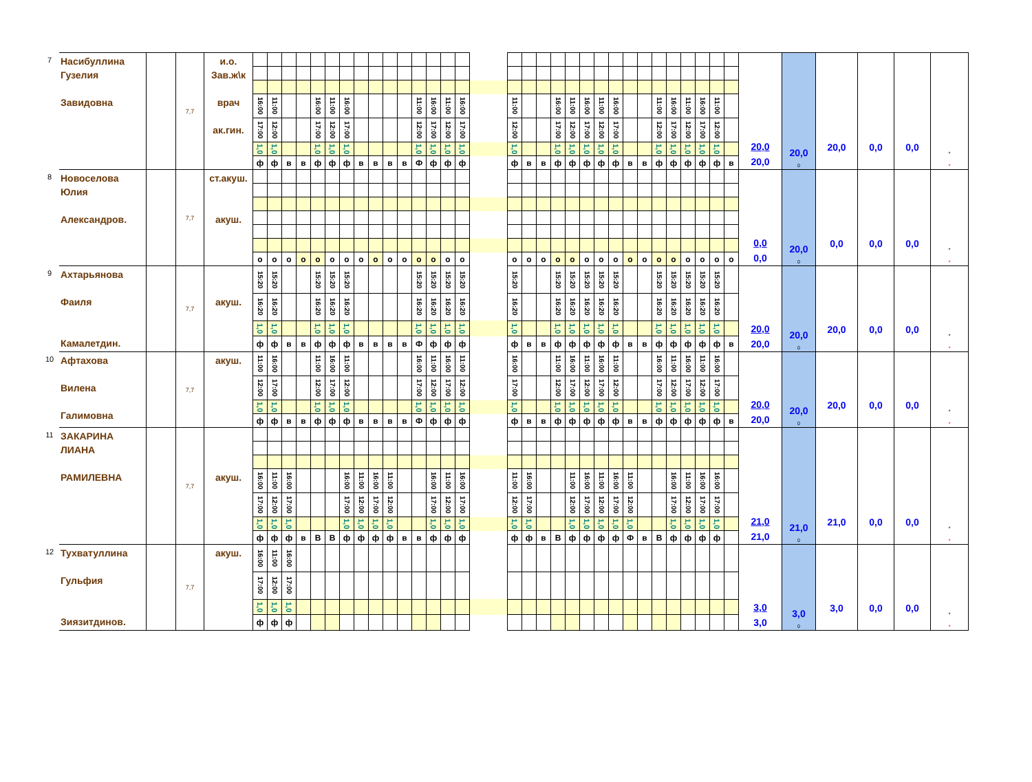| 7 | Насибуллина Гузелия Завидовна | | 7,7 | и.о. Зав.ж\к врач ак.гин. | | | | | | | | | | | | | | | | | | | | | | | | | | | | | | | | | 20,0 20,0 | 20,0 0 | 20,0 | 0,0 | 0,0 | * * |
| | | | | | 16:00 | 11:00 | | | 16:00 | 11:00 | 16:00 | | | | | 11:00 | 16:00 | 11:00 | 16:00 | | 11:00 | | | 16:00 | 11:00 | 16:00 | 11:00 | 16:00 | | | 11:00 | 16:00 | 11:00 | 16:00 | 11:00 | | | | | | | |
| | | | | | 17:00 | 12:00 | | | 17:00 | 12:00 | 17:00 | | | | | 12:00 | 17:00 | 12:00 | 17:00 | | 12:00 | | | 17:00 | 12:00 | 17:00 | 12:00 | 17:00 | | | 12:00 | 17:00 | 12:00 | 17:00 | 12:00 | | | | | | | |
| | | | | | 1,0 | 1,0 | | | 1,0 | 1,0 | 1,0 | | | | | 1,0 | 1,0 | 1,0 | 1,0 | | 1,0 | | | 1,0 | 1,0 | 1,0 | 1,0 | 1,0 | | | 1,0 | 1,0 | 1,0 | 1,0 | 1,0 | | | | | | | |
| | | | | | ф | ф | в | в | ф | ф | ф | в | в | в | в | Ф | ф | ф | ф | | ф | в | в | ф | ф | ф | ф | ф | в | в | ф | ф | ф | ф | ф | в | | | | | | |
| 8 | Новоселова Юлия Александров. | | 7,7 | ст.акуш. акуш. | | | | | | | | | | | | | | | | | | | | | | | | | | | | | | | | | 0,0 0,0 | 20,0 0 | 0,0 | 0,0 | 0,0 | * * |
| | | | | | о | о | о | о | о | о | о | о | о | о | о | о | о | о | о | | о | о | о | о | о | о | о | о | о | о | о | о | о | о | о | о | | | | | | |
| 9 | Ахтарьянова Фаиля Камалетдин. | | 7,7 | акуш. | 15:20 | 15:20 | | | 15:20 | 15:20 | 15:20 | | | | | 15:20 | 15:20 | 15:20 | 15:20 | | 15:20 | | | 15:20 | 15:20 | 15:20 | 15:20 | 15:20 | | | 15:20 | 15:20 | 15:20 | 15:20 | 15:20 | | 20,0 20,0 | 20,0 0 | 20,0 | 0,0 | 0,0 | * * |
| | | | | | 16:20 | 16:20 | | | 16:20 | 16:20 | 16:20 | | | | | 16:20 | 16:20 | 16:20 | 16:20 | | 16:20 | | | 16:20 | 16:20 | 16:20 | 16:20 | 16:20 | | | 16:20 | 16:20 | 16:20 | 16:20 | 16:20 | | | | | | | |
| | | | | | 1,0 | 1,0 | | | 1,0 | 1,0 | 1,0 | | | | | 1,0 | 1,0 | 1,0 | 1,0 | | 1,0 | | | 1,0 | 1,0 | 1,0 | 1,0 | 1,0 | | | 1,0 | 1,0 | 1,0 | 1,0 | 1,0 | | | | | | | |
| | | | | | ф | ф | в | в | ф | ф | ф | в | в | в | в | Ф | ф | ф | ф | | ф | в | в | ф | ф | ф | ф | ф | в | в | ф | ф | ф | ф | ф | в | | | | | | |
| 10 | Афтахова Вилена Галимовна | | 7,7 | акуш. | 11:00 | 16:00 | | | 11:00 | 16:00 | 11:00 | | | | | 16:00 | 11:00 | 16:00 | 11:00 | | 16:00 | | | 11:00 | 16:00 | 11:00 | 16:00 | 11:00 | | | 16:00 | 11:00 | 16:00 | 11:00 | 16:00 | | 20,0 20,0 | 20,0 0 | 20,0 | 0,0 | 0,0 | * * |
| | | | | | 12:00 | 17:00 | | | 12:00 | 17:00 | 12:00 | | | | | 17:00 | 12:00 | 17:00 | 12:00 | | 17:00 | | | 12:00 | 17:00 | 12:00 | 17:00 | 12:00 | | | 17:00 | 12:00 | 17:00 | 12:00 | 17:00 | | | | | | | |
| | | | | | 1,0 | 1,0 | | | 1,0 | 1,0 | 1,0 | | | | | 1,0 | 1,0 | 1,0 | 1,0 | | 1,0 | | | 1,0 | 1,0 | 1,0 | 1,0 | 1,0 | | | 1,0 | 1,0 | 1,0 | 1,0 | 1,0 | | | | | | | |
| | | | | | ф | ф | в | в | ф | ф | ф | в | в | в | в | Ф | ф | ф | ф | | ф | в | в | ф | ф | ф | ф | ф | в | в | ф | ф | ф | ф | ф | в | | | | | | |
| 11 | ЗАКАРИНА ЛИАНА РАМИЛЕВНА | | 7,7 | акуш. | | | | | | | | | | | | | | | | | | | | | | | | | | | | | | | | | 21,0 21,0 | 21,0 0 | 21,0 | 0,0 | 0,0 | * * |
| | | | | | 16:00 | 11:00 | 16:00 | | | | 16:00 | 11:00 | 16:00 | 11:00 | | | 16:00 | 11:00 | 16:00 | | 11:00 | 16:00 | | | 11:00 | 16:00 | 11:00 | 16:00 | 11:00 | | | 16:00 | 11:00 | 16:00 | 16:00 | | | | | | | |
| | | | | | 17:00 | 12:00 | 17:00 | | | | 17:00 | 12:00 | 17:00 | 12:00 | | | 17:00 | 12:00 | 17:00 | | 12:00 | 17:00 | | | 12:00 | 17:00 | 12:00 | 17:00 | 12:00 | | | 17:00 | 12:00 | 17:00 | 17:00 | | | | | | | |
| | | | | | 1,0 | 1,0 | 1,0 | | | | 1,0 | 1,0 | 1,0 | 1,0 | | | 1,0 | 1,0 | 1,0 | | 1,0 | 1,0 | | | 1,0 | 1,0 | 1,0 | 1,0 | 1,0 | | | 1,0 | 1,0 | 1,0 | 1,0 | | | | | | | |
| | | | | | ф | ф | ф | в | В | В | ф | ф | ф | ф | в | в | ф | ф | ф | | ф | ф | в | В | ф | ф | ф | ф | Ф | в | В | ф | ф | ф | ф | | | | | | | |
| 12 | Тухватуллина Гульфия Зиязитдинов. | | 7,7 | акуш. | 16:00 | 11:00 | 16:00 | | | | | | | | | | | | | | | | | | | | | | | | | | | | | | 3,0 3,0 | 3,0 0 | 3,0 | 0,0 | 0,0 | * * |
| | | | | | 17:00 | 12:00 | 17:00 | | | | | | | | | | | | | | | | | | | | | | | | | | | | | | | | | | | |
| | | | | | 1,0 | 1,0 | 1,0 | | | | | | | | | | | | | | | | | | | | | | | | | | | | | | | | | | | |
| | | | | | ф | ф | ф | | | | | | | | | | | | | | | | | | | | | | | | | | | | | | | | | | | |